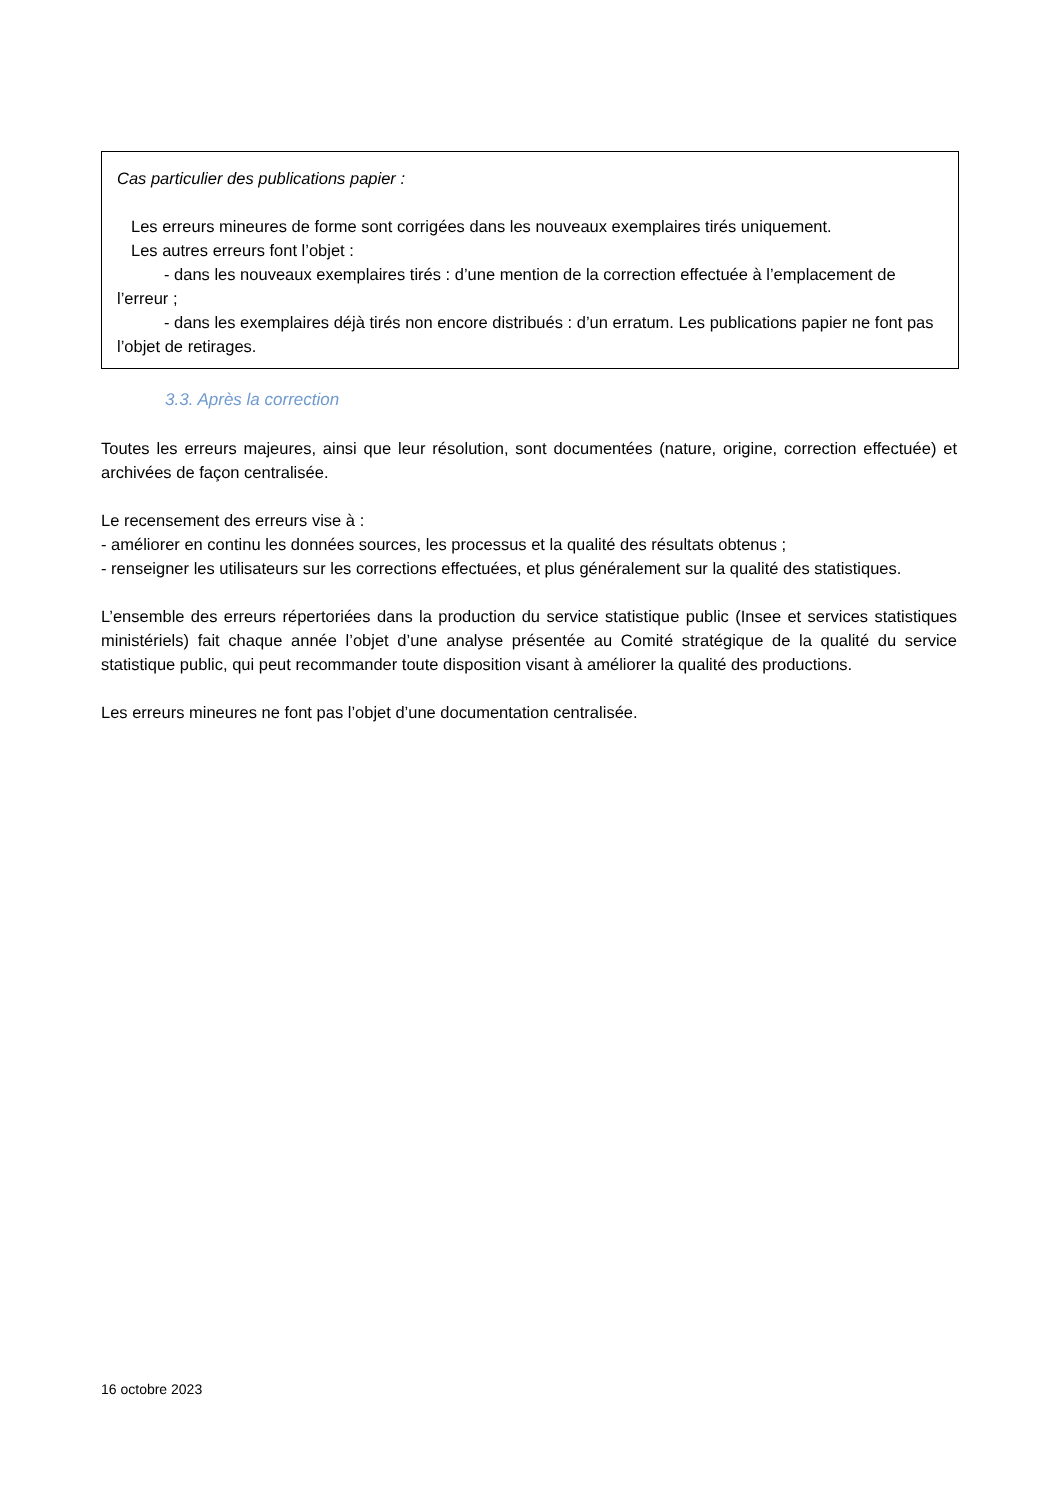Cas particulier des publications papier :
Les erreurs mineures de forme sont corrigées dans les nouveaux exemplaires tirés uniquement.
Les autres erreurs font l’objet :
- dans les nouveaux exemplaires tirés : d’une mention de la correction effectuée à l’emplacement de l’erreur ;
- dans les exemplaires déjà tirés non encore distribués : d’un erratum. Les publications papier ne font pas l’objet de retirages.
3.3. Après la correction
Toutes les erreurs majeures, ainsi que leur résolution, sont documentées (nature, origine, correction effectuée) et archivées de façon centralisée.
Le recensement des erreurs vise à :
- améliorer en continu les données sources, les processus et la qualité des résultats obtenus ;
- renseigner les utilisateurs sur les corrections effectuées, et plus généralement sur la qualité des statistiques.
L’ensemble des erreurs répertoriées dans la production du service statistique public (Insee et services statistiques ministériels) fait chaque année l’objet d’une analyse présentée au Comité stratégique de la qualité du service statistique public, qui peut recommander toute disposition visant à améliorer la qualité des productions.
Les erreurs mineures ne font pas l’objet d’une documentation centralisée.
16 octobre 2023